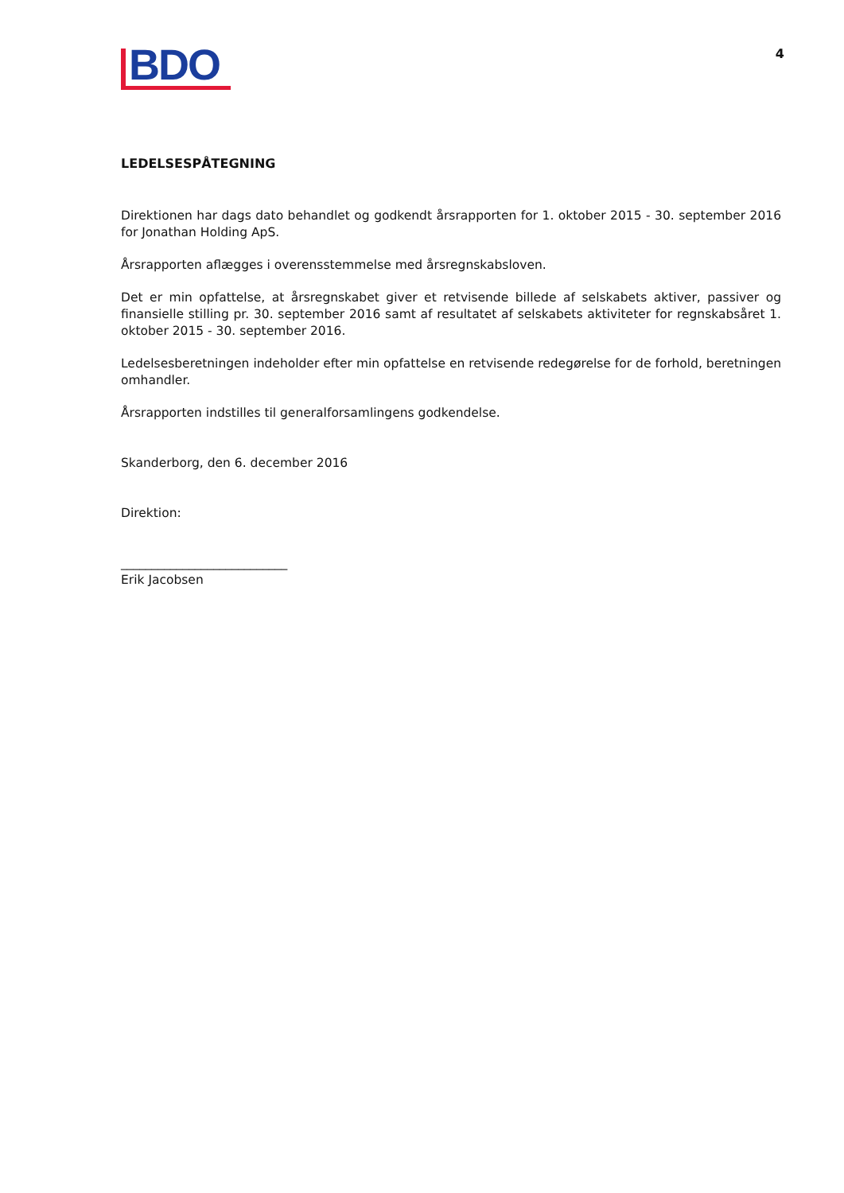BDO
4
LEDELSESPÅTEGNING
Direktionen har dags dato behandlet og godkendt årsrapporten for 1. oktober 2015 - 30. september 2016 for Jonathan Holding ApS.
Årsrapporten aflægges i overensstemmelse med årsregnskabsloven.
Det er min opfattelse, at årsregnskabet giver et retvisende billede af selskabets aktiver, passiver og finansielle stilling pr. 30. september 2016 samt af resultatet af selskabets aktiviteter for regnskabsåret 1. oktober 2015 - 30. september 2016.
Ledelsesberetningen indeholder efter min opfattelse en retvisende redegørelse for de forhold, beretningen omhandler.
Årsrapporten indstilles til generalforsamlingens godkendelse.
Skanderborg, den 6. december 2016
Direktion:
___________________________
Erik Jacobsen